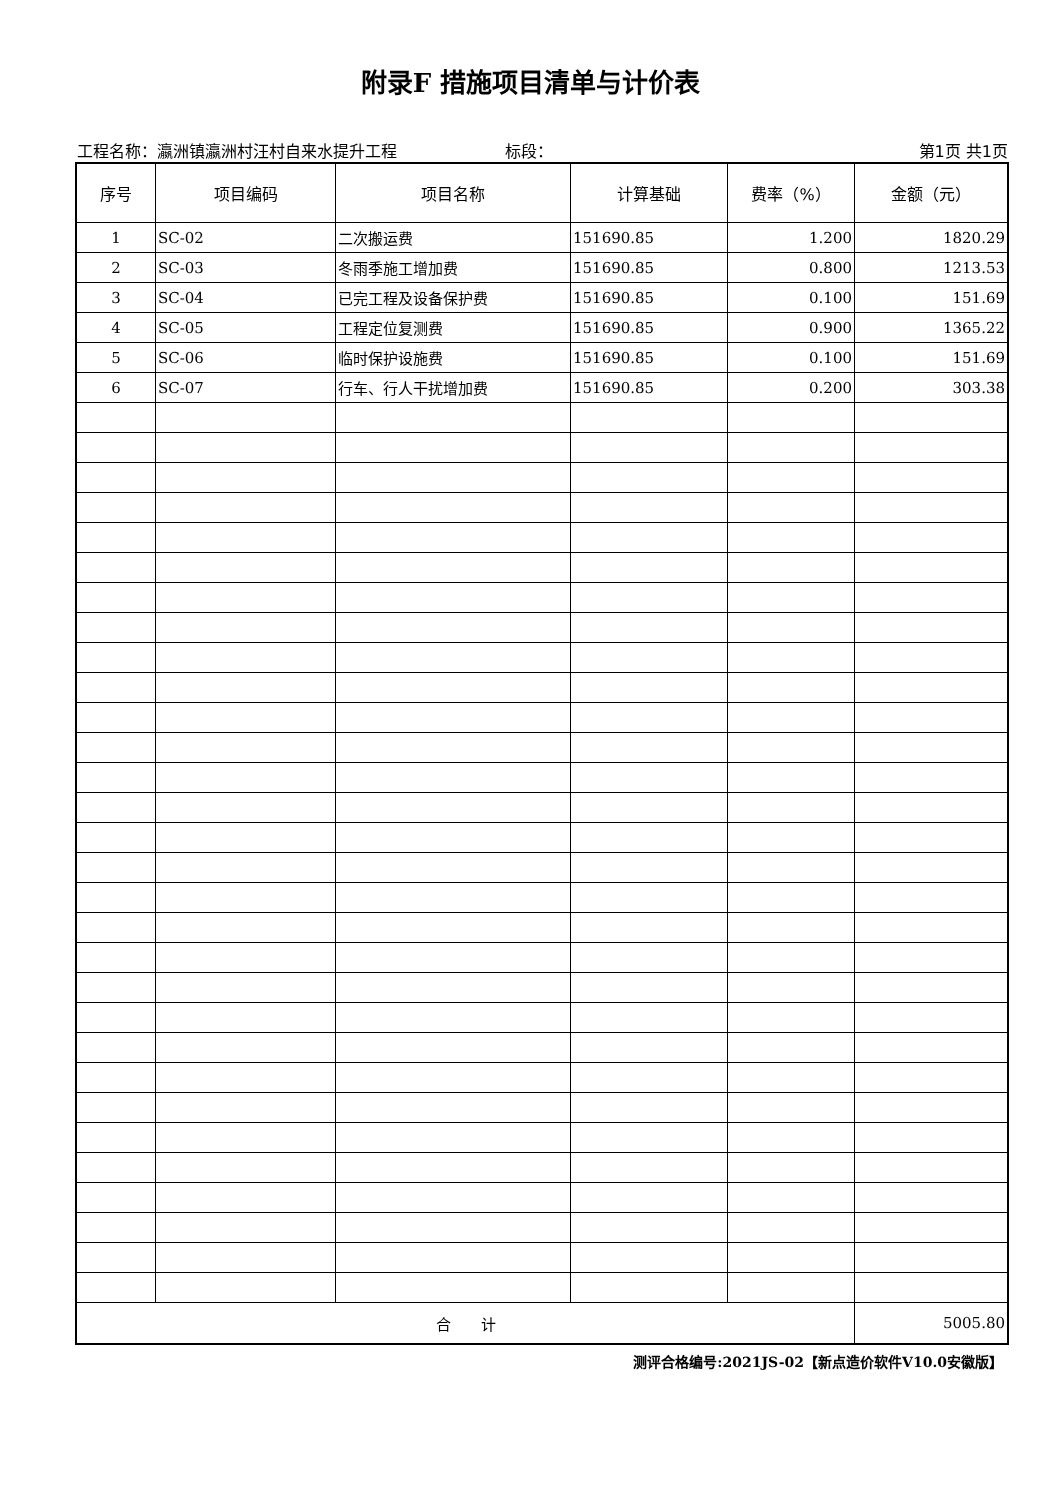附录F 措施项目清单与计价表
工程名称：瀛洲镇瀛洲村汪村自来水提升工程 标段： 第1页 共1页
| 序号 | 项目编码 | 项目名称 | 计算基础 | 费率（%） | 金额（元） |
| --- | --- | --- | --- | --- | --- |
| 1 | SC-02 | 二次搬运费 | 151690.85 | 1.200 | 1820.29 |
| 2 | SC-03 | 冬雨季施工增加费 | 151690.85 | 0.800 | 1213.53 |
| 3 | SC-04 | 已完工程及设备保护费 | 151690.85 | 0.100 | 151.69 |
| 4 | SC-05 | 工程定位复测费 | 151690.85 | 0.900 | 1365.22 |
| 5 | SC-06 | 临时保护设施费 | 151690.85 | 0.100 | 151.69 |
| 6 | SC-07 | 行车、行人干扰增加费 | 151690.85 | 0.200 | 303.38 |
| 合 计 | | | | | 5005.80 |
测评合格编号:2021JS-02【新点造价软件V10.0安徽版】